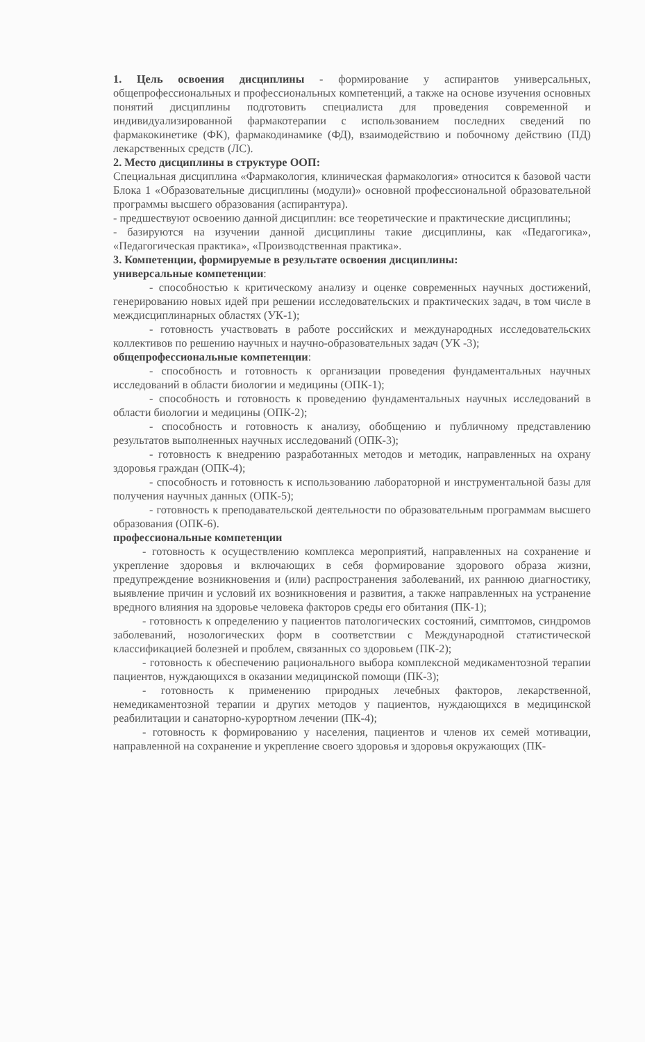1. Цель освоения дисциплины - формирование у аспирантов универсальных, общепрофессиональных и профессиональных компетенций, а также на основе изучения основных понятий дисциплины подготовить специалиста для проведения современной и индивидуализированной фармакотерапии с использованием последних сведений по фармакокинетике (ФК), фармакодинамике (ФД), взаимодействию и побочному действию (ПД) лекарственных средств (ЛС).
2. Место дисциплины в структуре ООП:
Специальная дисциплина «Фармакология, клиническая фармакология» относится к базовой части Блока 1 «Образовательные дисциплины (модули)» основной профессиональной образовательной программы высшего образования (аспирантура).
- предшествуют освоению данной дисциплин: все теоретические и практические дисциплины;
- базируются на изучении данной дисциплины такие дисциплины, как «Педагогика», «Педагогическая практика», «Производственная практика».
3. Компетенции, формируемые в результате освоения дисциплины:
универсальные компетенции:
- способностью к критическому анализу и оценке современных научных достижений, генерированию новых идей при решении исследовательских и практических задач, в том числе в междисциплинарных областях (УК-1);
- готовность участвовать в работе российских и международных исследовательских коллективов по решению научных и научно-образовательных задач (УК -3);
общепрофессиональные компетенции:
- способность и готовность к организации проведения фундаментальных научных исследований в области биологии и медицины (ОПК-1);
- способность и готовность к проведению фундаментальных научных исследований в области биологии и медицины (ОПК-2);
- способность и готовность к анализу, обобщению и публичному представлению результатов выполненных научных исследований (ОПК-3);
- готовность к внедрению разработанных методов и методик, направленных на охрану здоровья граждан (ОПК-4);
- способность и готовность к использованию лабораторной и инструментальной базы для получения научных данных (ОПК-5);
- готовность к преподавательской деятельности по образовательным программам высшего образования (ОПК-6).
профессиональные компетенции
- готовность к осуществлению комплекса мероприятий, направленных на сохранение и укрепление здоровья и включающих в себя формирование здорового образа жизни, предупреждение возникновения и (или) распространения заболеваний, их раннюю диагностику, выявление причин и условий их возникновения и развития, а также направленных на устранение вредного влияния на здоровье человека факторов среды его обитания (ПК-1);
- готовность к определению у пациентов патологических состояний, симптомов, синдромов заболеваний, нозологических форм в соответствии с Международной статистической классификацией болезней и проблем, связанных со здоровьем (ПК-2);
- готовность к обеспечению рационального выбора комплексной медикаментозной терапии пациентов, нуждающихся в оказании медицинской помощи (ПК-3);
- готовность к применению природных лечебных факторов, лекарственной, немедикаментозной терапии и других методов у пациентов, нуждающихся в медицинской реабилитации и санаторно-курортном лечении (ПК-4);
- готовность к формированию у населения, пациентов и членов их семей мотивации, направленной на сохранение и укрепление своего здоровья и здоровья окружающих (ПК-